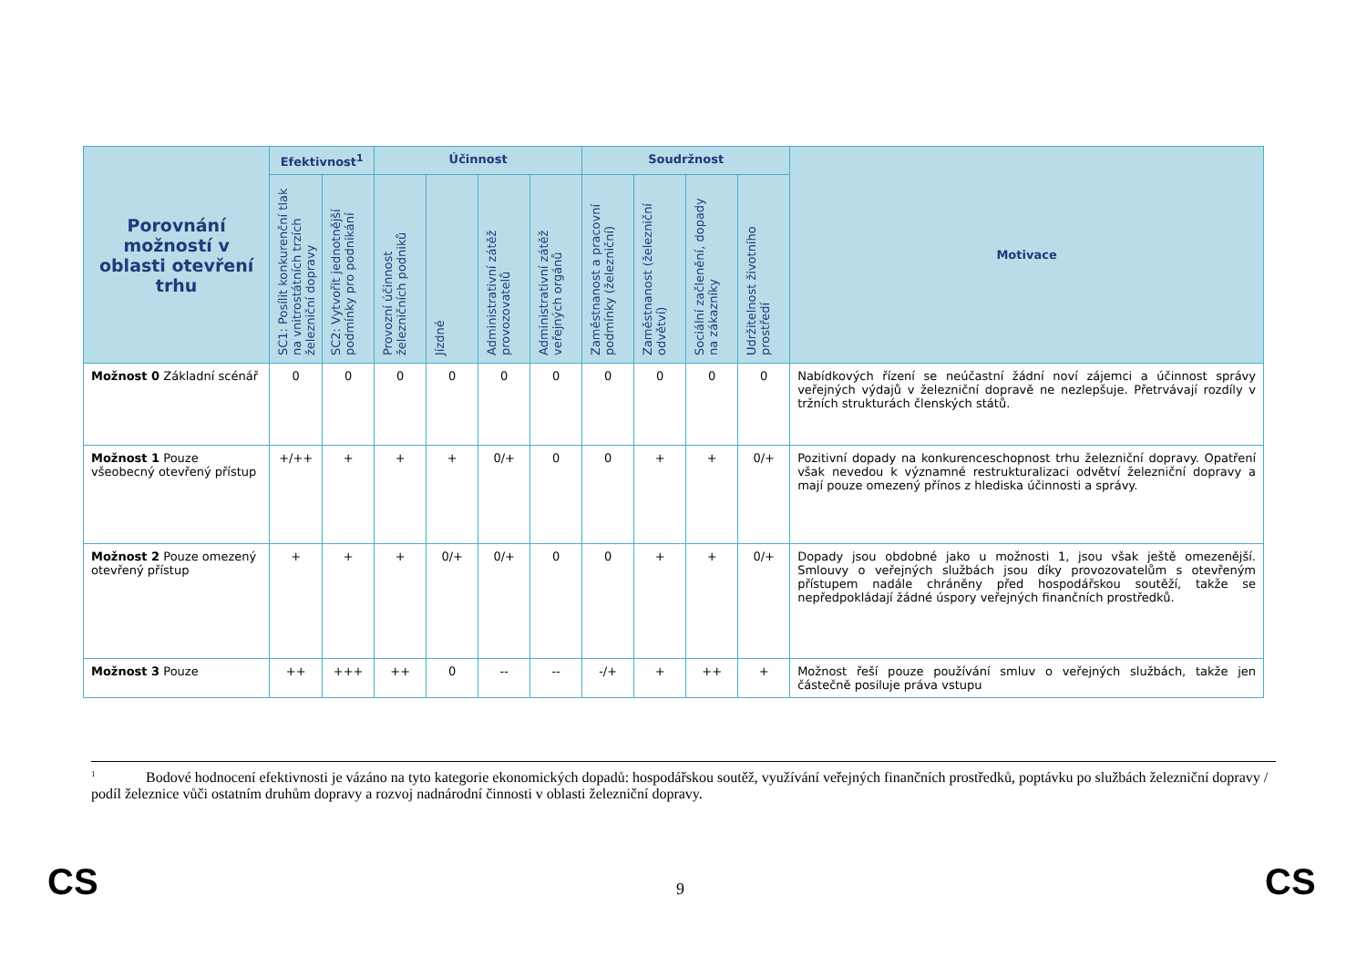| Porovnání možností v oblasti otevření trhu | Efektivnost<sup>1</sup> | | Účinnost | | | | Soudržnost | | | | Motivace |
| --- | --- | --- | --- | --- | --- | --- | --- | --- | --- | --- | --- |
| | SC1: Posílit konkurenční tlak na vnitrostátních trzích železniční dopravy | SC2: Vytvořit jednotnější podmínky pro podnikání | Provozní účinnost železničních podniků | Jízdné | Administrativní zátěž provozovatelů | Administrativní zátěž veřejných orgánů | Zaměstnanost a pracovní podmínky (železniční) | Zaměstnanost (železniční odvětví) | Sociální začlenění, dopady na zákazníky | Udržitelnost životního prostředí | |
| Možnost 0 Základní scénář | 0 | 0 | 0 | 0 | 0 | 0 | 0 | 0 | 0 | 0 | Nabídkových řízení se neúčastní žádní noví zájemci a účinnost správy veřejných výdajů v železniční dopravě ne nezlepšuje. Přetrvávají rozdíly v tržních strukturách členských států. |
| Možnost 1 Pouze všeobecný otevřený přístup | +/++ | + | + | + | 0/+ | 0 | 0 | + | + | 0/+ | Pozitivní dopady na konkurenceschopnost trhu železniční dopravy. Opatření však nevedou k významné restrukturalizaci odvětví železniční dopravy a mají pouze omezený přínos z hlediska účinnosti a správy. |
| Možnost 2 Pouze omezený otevřený přístup | + | + | + | 0/+ | 0/+ | 0 | 0 | + | + | 0/+ | Dopady jsou obdobné jako u možnosti 1, jsou však ještě omezenější. Smlouvy o veřejných službách jsou díky provozovatelům s otevřeným přístupem nadále chráněny před hospodářskou soutěží, takže se nepředpokládají žádné úspory veřejných finančních prostředků. |
| Možnost 3 Pouze | ++ | +++ | ++ | 0 | -- | -- | -/+ | + | ++ | + | Možnost řeší pouze používání smluv o veřejných službách, takže jen částečně posiluje práva vstupu |
1 Bodové hodnocení efektivnosti je vázáno na tyto kategorie ekonomických dopadů: hospodářskou soutěž, využívání veřejných finančních prostředků, poptávku po službách železniční dopravy / podíl železnice vůči ostatním druhům dopravy a rozvoj nadnárodní činnosti v oblasti železniční dopravy.
CS 9 CS